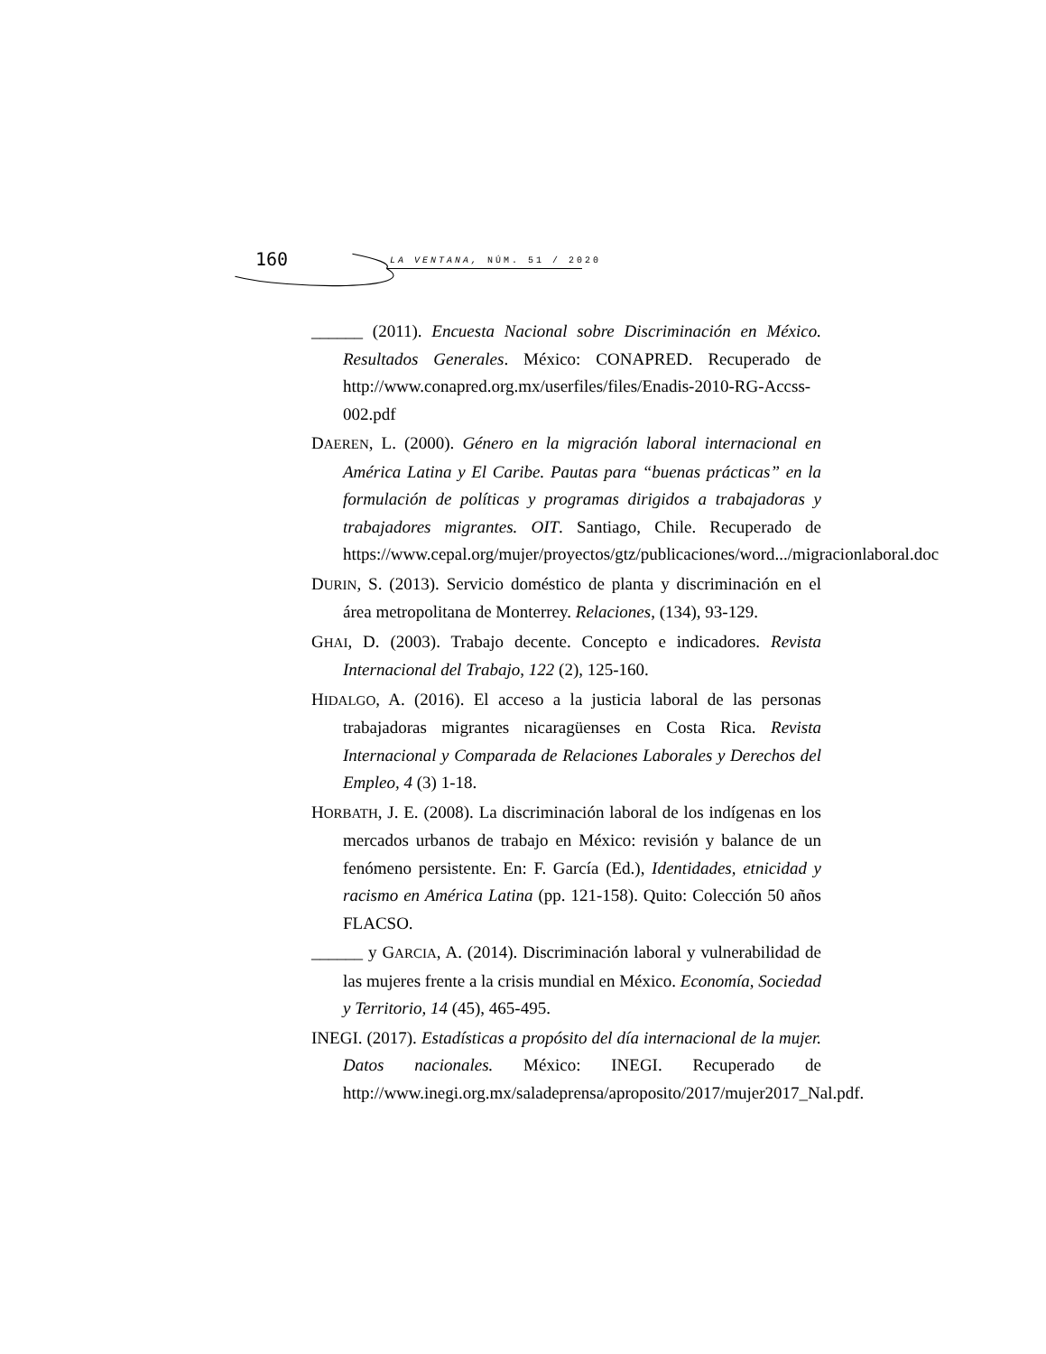160 LA VENTANA, NÚM. 51 / 2020
______ (2011). Encuesta Nacional sobre Discriminación en México. Resultados Generales. México: CONAPRED. Recuperado de http://www.conapred.org.mx/userfiles/files/Enadis-2010-RG-Accss-002.pdf
DAEREN, L. (2000). Género en la migración laboral internacional en América Latina y El Caribe. Pautas para “buenas prácticas” en la formulación de políticas y programas dirigidos a trabajadoras y trabajadores migrantes. OIT. Santiago, Chile. Recuperado de https://www.cepal.org/mujer/proyectos/gtz/publicaciones/word.../migracionlaboral.doc
DURIN, S. (2013). Servicio doméstico de planta y discriminación en el área metropolitana de Monterrey. Relaciones, (134), 93-129.
GHAI, D. (2003). Trabajo decente. Concepto e indicadores. Revista Internacional del Trabajo, 122 (2), 125-160.
HIDALGO, A. (2016). El acceso a la justicia laboral de las personas trabajadoras migrantes nicaragüenses en Costa Rica. Revista Internacional y Comparada de Relaciones Laborales y Derechos del Empleo, 4 (3) 1-18.
HORBATH, J. E. (2008). La discriminación laboral de los indígenas en los mercados urbanos de trabajo en México: revisión y balance de un fenómeno persistente. En: F. García (Ed.), Identidades, etnicidad y racismo en América Latina (pp. 121-158). Quito: Colección 50 años FLACSO.
______ y GARCIA, A. (2014). Discriminación laboral y vulnerabilidad de las mujeres frente a la crisis mundial en México. Economía, Sociedad y Territorio, 14 (45), 465-495.
INEGI. (2017). Estadísticas a propósito del día internacional de la mujer. Datos nacionales. México: INEGI. Recuperado de http://www.inegi.org.mx/saladeprensa/aproposito/2017/mujer2017_Nal.pdf.